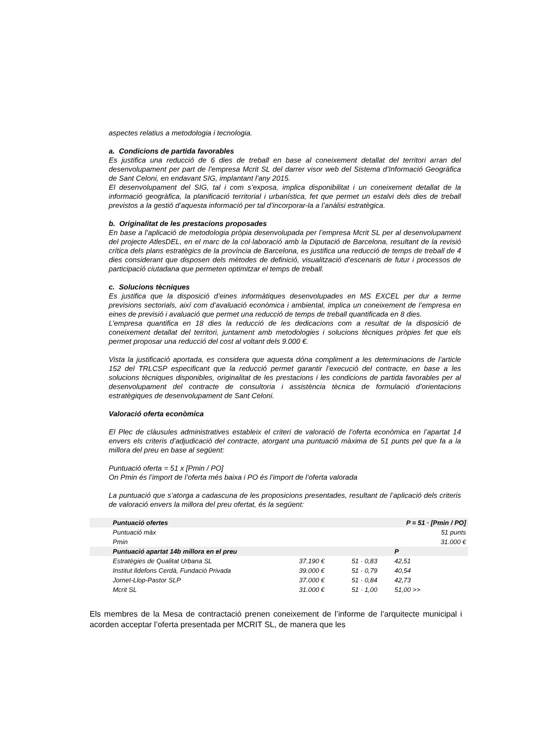aspectes relatius a metodologia i tecnologia.
a. Condicions de partida favorables
Es justifica una reducció de 6 dies de treball en base al coneixement detallat del territori arran del desenvolupament per part de l’empresa Mcrit SL del darrer visor web del Sistema d’Informació Geogràfica de Sant Celoni, en endavant SIG, implantant l’any 2015.
El desenvolupament del SIG, tal i com s’exposa, implica disponibilitat i un coneixement detallat de la informació geogràfica, la planificació territorial i urbanística, fet que permet un estalvi dels dies de treball previstos a la gestió d’aquesta informació per tal d’incorporar-la a l’anàlisi estratègica.
b. Originalitat de les prestacions proposades
En base a l’aplicació de metodologia pròpia desenvolupada per l’empresa Mcrit SL per al desenvolupament del projecte AtlesDEL, en el marc de la col·laboració amb la Diputació de Barcelona, resultant de la revisió crítica dels plans estratègics de la província de Barcelona, es justifica una reducció de temps de treball de 4 dies considerant que disposen dels mètodes de definició, visualització d’escenaris de futur i processos de participació ciutadana que permeten optimitzar el temps de treball.
c. Solucions tècniques
Es justifica que la disposició d’eines informàtiques desenvolupades en MS EXCEL per dur a terme previsions sectorials, així com d’avaluació econòmica i ambiental, implica un coneixement de l’empresa en eines de previsió i avaluació que permet una reducció de temps de treball quantificada en 8 dies.
L’empresa quantifica en 18 dies la reducció de les dedicacions com a resultat de la disposició de coneixement detallat del territori, juntament amb metodologies i solucions tècniques pròpies fet que els permet proposar una reducció del cost al voltant dels 9.000 €.
Vista la justificació aportada, es considera que aquesta dóna compliment a les determinacions de l’article 152 del TRLCSP especificant que la reducció permet garantir l’execució del contracte, en base a les solucions tècniques disponibles, originalitat de les prestacions i les condicions de partida favorables per al desenvolupament del contracte de consultoria i assistència tècnica de formulació d’orientacions estratègiques de desenvolupament de Sant Celoni.
Valoració oferta econòmica
El Plec de clàusules administratives estableix el criteri de valoració de l’oferta econòmica en l’apartat 14 envers els criteris d’adjudicació del contracte, atorgant una puntuació màxima de 51 punts pel que fa a la millora del preu en base al següent:
Puntuació oferta = 51 x [Pmin / PO]
On Pmin és l’import de l’oferta més baixa i PO és l’import de l’oferta valorada
La puntuació que s’atorga a cadascuna de les proposicions presentades, resultant de l’aplicació dels criteris de valoració envers la millora del preu ofertat, és la següent:
| Puntuació ofertes | | | P = 51 · [Pmin / PO] |
| Puntuació màx | | | 51 punts |
| Pmin | | | 31.000 € |
| Puntuació apartat 14b millora en el preu | | | P |
| Estratègies de Qualitat Urbana SL | 37.190 € | 51 · 0,83 | 42,51 |
| Institut Ildefons Cerdà, Fundació Privada | 39.000 € | 51 · 0,79 | 40,54 |
| Jornet-Llop-Pastor SLP | 37.000 € | 51 · 0,84 | 42,73 |
| Mcrit SL | 31.000 € | 51 · 1,00 | 51,00 >> |
Els membres de la Mesa de contractació prenen coneixement de l’informe de l’arquitecte municipal i acorden acceptar l’oferta presentada per MCRIT SL, de manera que les